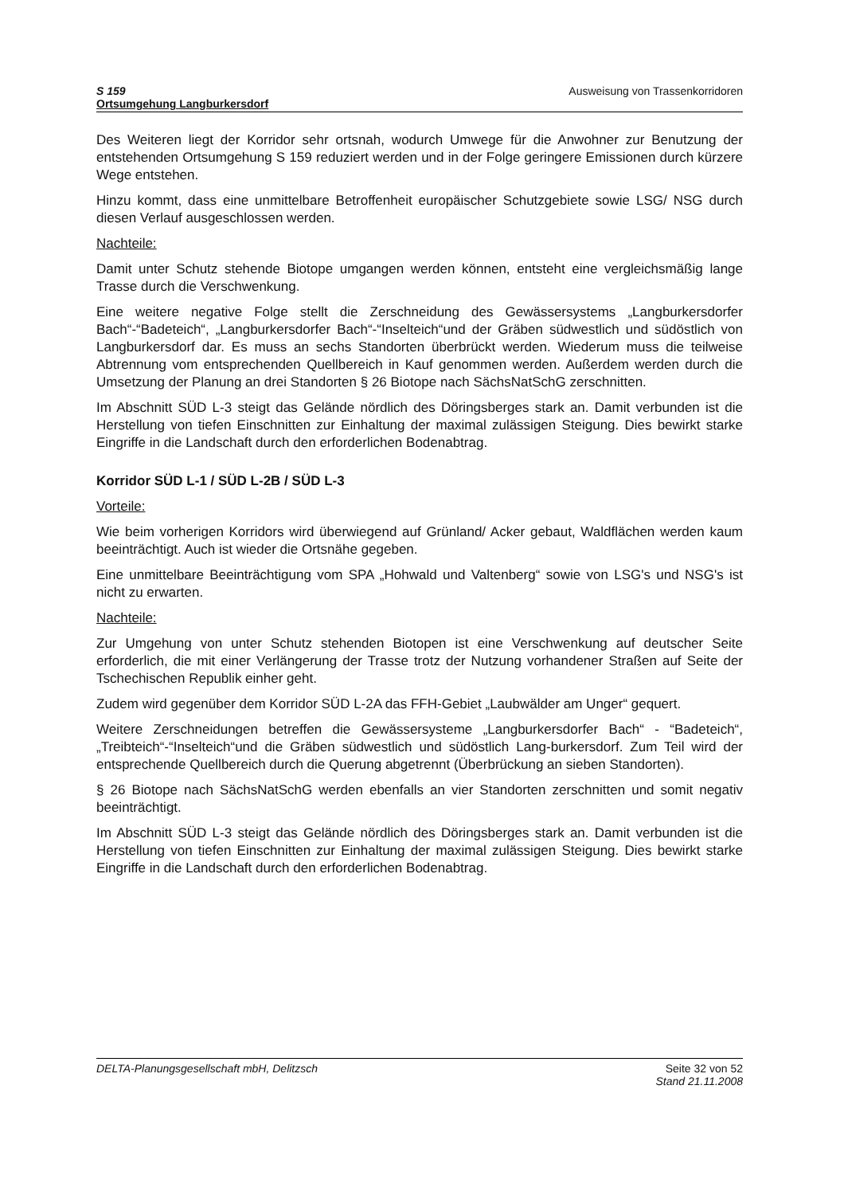S 159
Ortsumgehung Langburkersdorf
Ausweisung von Trassenkorridoren
Des Weiteren liegt der Korridor sehr ortsnah, wodurch Umwege für die Anwohner zur Benutzung der entstehenden Ortsumgehung S 159 reduziert werden und in der Folge geringere Emissionen durch kürzere Wege entstehen.
Hinzu kommt, dass eine unmittelbare Betroffenheit europäischer Schutzgebiete sowie LSG/ NSG durch diesen Verlauf ausgeschlossen werden.
Nachteile:
Damit unter Schutz stehende Biotope umgangen werden können, entsteht eine vergleichsmäßig lange Trasse durch die Verschwenkung.
Eine weitere negative Folge stellt die Zerschneidung des Gewässersystems „Langburkersdorfer Bach“-“Badeteich“, „Langburkersdorfer Bach“-“Inselteich“und der Gräben südwestlich und südöstlich von Langburkersdorf dar. Es muss an sechs Standorten überbrückt werden. Wiederum muss die teilweise Abtrennung vom entsprechenden Quellbereich in Kauf genommen werden. Außerdem werden durch die Umsetzung der Planung an drei Standorten § 26 Biotope nach SächsNatSchG zerschnitten.
Im Abschnitt SÜD L-3 steigt das Gelände nördlich des Döringsberges stark an. Damit verbunden ist die Herstellung von tiefen Einschnitten zur Einhaltung der maximal zulässigen Steigung. Dies bewirkt starke Eingriffe in die Landschaft durch den erforderlichen Bodenabtrag.
Korridor SÜD L-1 / SÜD L-2B / SÜD L-3
Vorteile:
Wie beim vorherigen Korridors wird überwiegend auf Grünland/ Acker gebaut, Waldflächen werden kaum beeinträchtigt. Auch ist wieder die Ortsnähe gegeben.
Eine unmittelbare Beeinträchtigung vom SPA „Hohwald und Valtenberg“ sowie von LSG's und NSG's ist nicht zu erwarten.
Nachteile:
Zur Umgehung von unter Schutz stehenden Biotopen ist eine Verschwenkung auf deutscher Seite erforderlich, die mit einer Verlängerung der Trasse trotz der Nutzung vorhandener Straßen auf Seite der Tschechischen Republik einher geht.
Zudem wird gegenüber dem Korridor SÜD L-2A das FFH-Gebiet „Laubwälder am Unger“ gequert.
Weitere Zerschneidungen betreffen die Gewässersysteme „Langburkersdorfer Bach“ - “Badeteich“, „Treibteich“-“Inselteich“und die Gräben südwestlich und südöstlich Lang-burkersdorf. Zum Teil wird der entsprechende Quellbereich durch die Querung abgetrennt (Überbrückung an sieben Standorten).
§ 26 Biotope nach SächsNatSchG werden ebenfalls an vier Standorten zerschnitten und somit negativ beeinträchtigt.
Im Abschnitt SÜD L-3 steigt das Gelände nördlich des Döringsberges stark an. Damit verbunden ist die Herstellung von tiefen Einschnitten zur Einhaltung der maximal zulässigen Steigung. Dies bewirkt starke Eingriffe in die Landschaft durch den erforderlichen Bodenabtrag.
DELTA-Planungsgesellschaft mbH, Delitzsch
Seite 32 von 52
Stand 21.11.2008